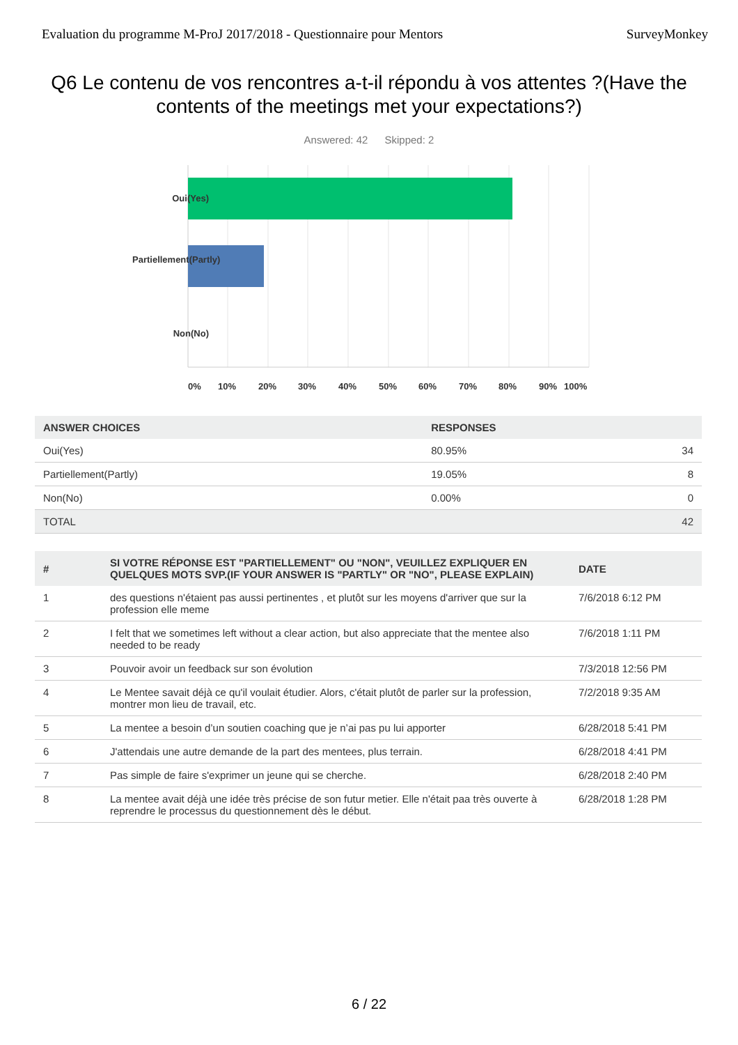Evaluation du programme M-ProJ 2017/2018 - Questionnaire pour Mentors SurveyMonkey
Q6 Le contenu de vos rencontres a-t-il répondu à vos attentes ?(Have the contents of the meetings met your expectations?)
Answered: 42 Skipped: 2
Oui(Yes)
Partiellement(Partly)
Non(No)
0% 10% 20% 30% 40% 50% 60% 70% 80% 90% 100%
| ANSWER CHOICES | RESPONSES | |
| --- | --- | --- |
| Oui(Yes) | 80.95% | 34 |
| Partiellement(Partly) | 19.05% | 8 |
| Non(No) | 0.00% | 0 |
| TOTAL | | 42 |
| # | SI VOTRE RÉPONSE EST "PARTIELLEMENT" OU "NON", VEUILLEZ EXPLIQUER EN QUELQUES MOTS SVP.(IF YOUR ANSWER IS "PARTLY" OR "NO", PLEASE EXPLAIN) | DATE |
| --- | --- | --- |
| 1 | des questions n'étaient pas aussi pertinentes , et plutôt sur les moyens d'arriver que sur la profession elle meme | 7/6/2018 6:12 PM |
| 2 | I felt that we sometimes left without a clear action, but also appreciate that the mentee also needed to be ready | 7/6/2018 1:11 PM |
| 3 | Pouvoir avoir un feedback sur son évolution | 7/3/2018 12:56 PM |
| 4 | Le Mentee savait déjà ce qu'il voulait étudier. Alors, c'était plutôt de parler sur la profession, montrer mon lieu de travail, etc. | 7/2/2018 9:35 AM |
| 5 | La mentee a besoin d’un soutien coaching que je n’ai pas pu lui apporter | 6/28/2018 5:41 PM |
| 6 | J'attendais une autre demande de la part des mentees, plus terrain. | 6/28/2018 4:41 PM |
| 7 | Pas simple de faire s'exprimer un jeune qui se cherche. | 6/28/2018 2:40 PM |
| 8 | La mentee avait déjà une idée très précise de son futur metier. Elle n'était paa très ouverte à reprendre le processus du questionnement dès le début. | 6/28/2018 1:28 PM |
6 / 22